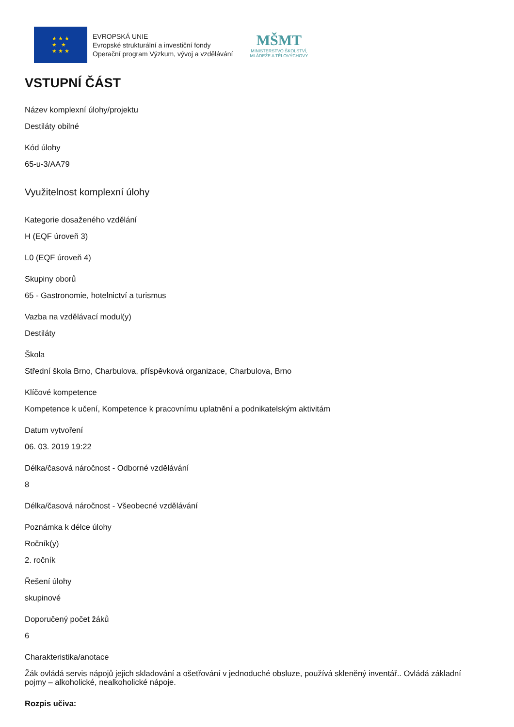★ ★ ★
★ ★
★ ★ ★
EVROPSKÁ UNIE
Evropské strukturální a investiční fondy
Operační program Výzkum, vývoj a vzdělávání
MŠMT
MINISTERSTVO ŠKOLSTVÍ,
MLÁDEŽE A TĚLOVÝCHOVY
VSTUPNÍ ČÁST
Název komplexní úlohy/projektu
Destiláty obilné
Kód úlohy
65-u-3/AA79
Využitelnost komplexní úlohy
Kategorie dosaženého vzdělání
H (EQF úroveň 3)
L0 (EQF úroveň 4)
Skupiny oborů
65 - Gastronomie, hotelnictví a turismus
Vazba na vzdělávací modul(y)
Destiláty
Škola
Střední škola Brno, Charbulova, příspěvková organizace, Charbulova, Brno
Klíčové kompetence
Kompetence k učení, Kompetence k pracovnímu uplatnění a podnikatelským aktivitám
Datum vytvoření
06. 03. 2019 19:22
Délka/časová náročnost - Odborné vzdělávání
8
Délka/časová náročnost - Všeobecné vzdělávání
Poznámka k délce úlohy
Ročník(y)
2. ročník
Řešení úlohy
skupinové
Doporučený počet žáků
6
Charakteristika/anotace
Žák ovládá servis nápojů jejich skladování a ošetřování v jednoduché obsluze, používá skleněný inventář.. Ovládá základní pojmy – alkoholické, nealkoholické nápoje.
Rozpis učiva: